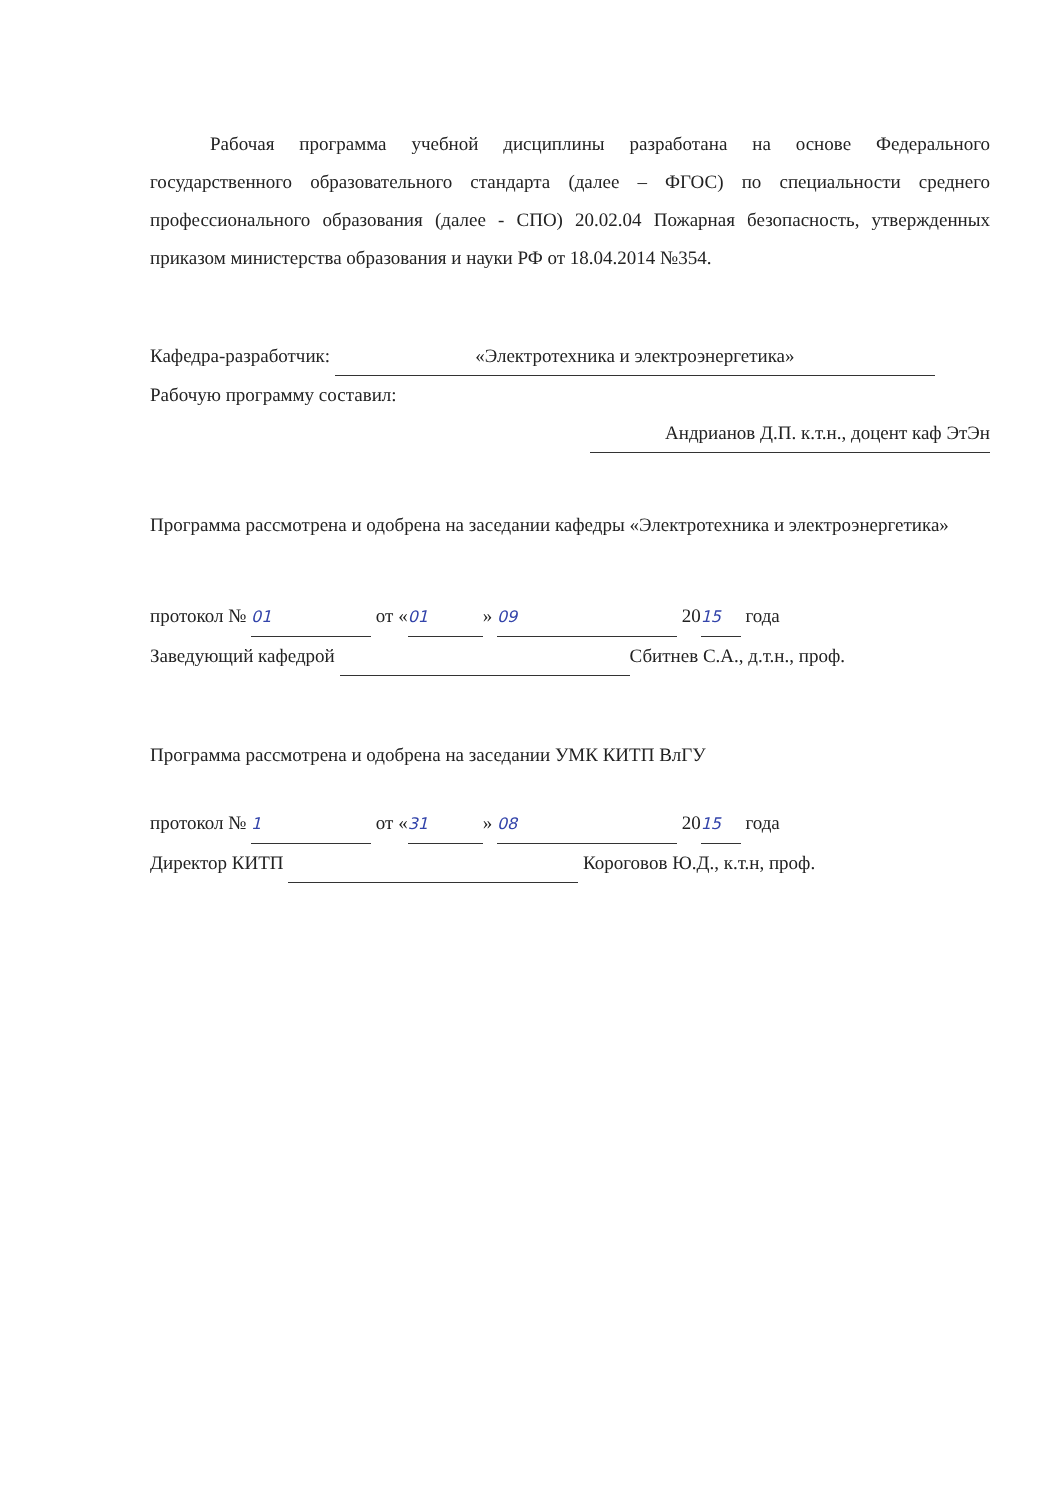Рабочая программа учебной дисциплины разработана на основе Федерального государственного образовательного стандарта (далее – ФГОС) по специальности среднего профессионального образования (далее - СПО) 20.02.04 Пожарная безопасность, утвержденных приказом министерства образования и науки РФ от 18.04.2014 №354.
Кафедра-разработчик: «Электротехника и электроэнергетика»
Рабочую программу составил:
Андрианов Д.П. к.т.н., доцент каф ЭтЭн
Программа рассмотрена и одобрена на заседании кафедры «Электротехника и электроэнергетика»
протокол № 01 от « 01 » 09 20 15 года
Заведующий кафедрой Сбитнев С.А., д.т.н., проф.
Программа рассмотрена и одобрена на заседании УМК КИТП ВлГУ
протокол № 1 от « 31 » 08 20 15 года
Директор КИТП Короговов Ю.Д., к.т.н, проф.